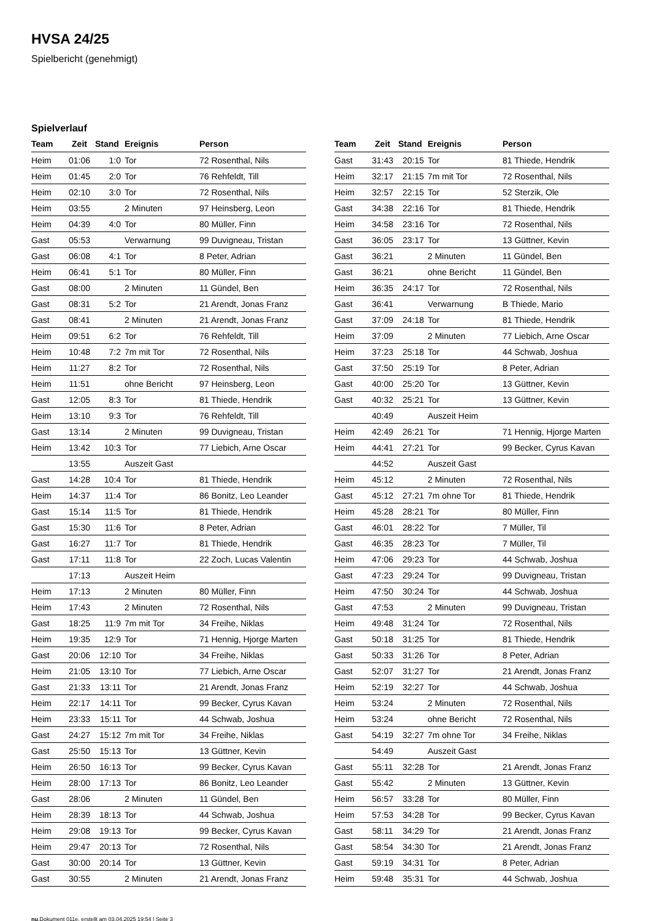HVSA 24/25
Spielbericht (genehmigt)
Spielverlauf
| Team | Zeit | Stand | Ereignis | Person |
| --- | --- | --- | --- | --- |
| Heim | 01:06 | 1:0 | Tor | 72 Rosenthal, Nils |
| Heim | 01:45 | 2:0 | Tor | 76 Rehfeldt, Till |
| Heim | 02:10 | 3:0 | Tor | 72 Rosenthal, Nils |
| Heim | 03:55 | | 2 Minuten | 97 Heinsberg, Leon |
| Heim | 04:39 | 4:0 | Tor | 80 Müller, Finn |
| Gast | 05:53 | | Verwarnung | 99 Duvigneau, Tristan |
| Gast | 06:08 | 4:1 | Tor | 8 Peter, Adrian |
| Heim | 06:41 | 5:1 | Tor | 80 Müller, Finn |
| Gast | 08:00 | | 2 Minuten | 11 Gündel, Ben |
| Gast | 08:31 | 5:2 | Tor | 21 Arendt, Jonas Franz |
| Gast | 08:41 | | 2 Minuten | 21 Arendt, Jonas Franz |
| Heim | 09:51 | 6:2 | Tor | 76 Rehfeldt, Till |
| Heim | 10:48 | 7:2 | 7m mit Tor | 72 Rosenthal, Nils |
| Heim | 11:27 | 8:2 | Tor | 72 Rosenthal, Nils |
| Heim | 11:51 | | ohne Bericht | 97 Heinsberg, Leon |
| Gast | 12:05 | 8:3 | Tor | 81 Thiede, Hendrik |
| Heim | 13:10 | 9:3 | Tor | 76 Rehfeldt, Till |
| Gast | 13:14 | | 2 Minuten | 99 Duvigneau, Tristan |
| Heim | 13:42 | 10:3 | Tor | 77 Liebich, Arne Oscar |
| | 13:55 | | Auszeit Gast | |
| Gast | 14:28 | 10:4 | Tor | 81 Thiede, Hendrik |
| Heim | 14:37 | 11:4 | Tor | 86 Bonitz, Leo Leander |
| Gast | 15:14 | 11:5 | Tor | 81 Thiede, Hendrik |
| Gast | 15:30 | 11:6 | Tor | 8 Peter, Adrian |
| Gast | 16:27 | 11:7 | Tor | 81 Thiede, Hendrik |
| Gast | 17:11 | 11:8 | Tor | 22 Zoch, Lucas Valentin |
| | 17:13 | | Auszeit Heim | |
| Heim | 17:13 | | 2 Minuten | 80 Müller, Finn |
| Heim | 17:43 | | 2 Minuten | 72 Rosenthal, Nils |
| Gast | 18:25 | 11:9 | 7m mit Tor | 34 Freihe, Niklas |
| Heim | 19:35 | 12:9 | Tor | 71 Hennig, Hjorge Marten |
| Gast | 20:06 | 12:10 | Tor | 34 Freihe, Niklas |
| Heim | 21:05 | 13:10 | Tor | 77 Liebich, Arne Oscar |
| Gast | 21:33 | 13:11 | Tor | 21 Arendt, Jonas Franz |
| Heim | 22:17 | 14:11 | Tor | 99 Becker, Cyrus Kavan |
| Heim | 23:33 | 15:11 | Tor | 44 Schwab, Joshua |
| Gast | 24:27 | 15:12 | 7m mit Tor | 34 Freihe, Niklas |
| Gast | 25:50 | 15:13 | Tor | 13 Güttner, Kevin |
| Heim | 26:50 | 16:13 | Tor | 99 Becker, Cyrus Kavan |
| Heim | 28:00 | 17:13 | Tor | 86 Bonitz, Leo Leander |
| Gast | 28:06 | | 2 Minuten | 11 Gündel, Ben |
| Heim | 28:39 | 18:13 | Tor | 44 Schwab, Joshua |
| Heim | 29:08 | 19:13 | Tor | 99 Becker, Cyrus Kavan |
| Heim | 29:47 | 20:13 | Tor | 72 Rosenthal, Nils |
| Gast | 30:00 | 20:14 | Tor | 13 Güttner, Kevin |
| Gast | 30:55 | | 2 Minuten | 21 Arendt, Jonas Franz |
| Team | Zeit | Stand | Ereignis | Person |
| --- | --- | --- | --- | --- |
| Gast | 31:43 | 20:15 | Tor | 81 Thiede, Hendrik |
| Heim | 32:17 | 21:15 | 7m mit Tor | 72 Rosenthal, Nils |
| Heim | 32:57 | 22:15 | Tor | 52 Sterzik, Ole |
| Gast | 34:38 | 22:16 | Tor | 81 Thiede, Hendrik |
| Heim | 34:58 | 23:16 | Tor | 72 Rosenthal, Nils |
| Gast | 36:05 | 23:17 | Tor | 13 Güttner, Kevin |
| Gast | 36:21 | | 2 Minuten | 11 Gündel, Ben |
| Gast | 36:21 | | ohne Bericht | 11 Gündel, Ben |
| Heim | 36:35 | 24:17 | Tor | 72 Rosenthal, Nils |
| Gast | 36:41 | | Verwarnung | B Thiede, Mario |
| Gast | 37:09 | 24:18 | Tor | 81 Thiede, Hendrik |
| Heim | 37:09 | | 2 Minuten | 77 Liebich, Arne Oscar |
| Heim | 37:23 | 25:18 | Tor | 44 Schwab, Joshua |
| Gast | 37:50 | 25:19 | Tor | 8 Peter, Adrian |
| Gast | 40:00 | 25:20 | Tor | 13 Güttner, Kevin |
| Gast | 40:32 | 25:21 | Tor | 13 Güttner, Kevin |
| | 40:49 | | Auszeit Heim | |
| Heim | 42:49 | 26:21 | Tor | 71 Hennig, Hjorge Marten |
| Heim | 44:41 | 27:21 | Tor | 99 Becker, Cyrus Kavan |
| | 44:52 | | Auszeit Gast | |
| Heim | 45:12 | | 2 Minuten | 72 Rosenthal, Nils |
| Gast | 45:12 | 27:21 | 7m ohne Tor | 81 Thiede, Hendrik |
| Heim | 45:28 | 28:21 | Tor | 80 Müller, Finn |
| Gast | 46:01 | 28:22 | Tor | 7 Müller, Til |
| Gast | 46:35 | 28:23 | Tor | 7 Müller, Til |
| Heim | 47:06 | 29:23 | Tor | 44 Schwab, Joshua |
| Gast | 47:23 | 29:24 | Tor | 99 Duvigneau, Tristan |
| Heim | 47:50 | 30:24 | Tor | 44 Schwab, Joshua |
| Gast | 47:53 | | 2 Minuten | 99 Duvigneau, Tristan |
| Heim | 49:48 | 31:24 | Tor | 72 Rosenthal, Nils |
| Gast | 50:18 | 31:25 | Tor | 81 Thiede, Hendrik |
| Gast | 50:33 | 31:26 | Tor | 8 Peter, Adrian |
| Gast | 52:07 | 31:27 | Tor | 21 Arendt, Jonas Franz |
| Heim | 52:19 | 32:27 | Tor | 44 Schwab, Joshua |
| Heim | 53:24 | | 2 Minuten | 72 Rosenthal, Nils |
| Heim | 53:24 | | ohne Bericht | 72 Rosenthal, Nils |
| Gast | 54:19 | 32:27 | 7m ohne Tor | 34 Freihe, Niklas |
| | 54:49 | | Auszeit Gast | |
| Gast | 55:11 | 32:28 | Tor | 21 Arendt, Jonas Franz |
| Gast | 55:42 | | 2 Minuten | 13 Güttner, Kevin |
| Heim | 56:57 | 33:28 | Tor | 80 Müller, Finn |
| Heim | 57:53 | 34:28 | Tor | 99 Becker, Cyrus Kavan |
| Gast | 58:11 | 34:29 | Tor | 21 Arendt, Jonas Franz |
| Gast | 58:54 | 34:30 | Tor | 21 Arendt, Jonas Franz |
| Gast | 59:19 | 34:31 | Tor | 8 Peter, Adrian |
| Heim | 59:48 | 35:31 | Tor | 44 Schwab, Joshua |
nu.Dokument 011e, erstellt am 03.04.2025 19:54 | Seite 3